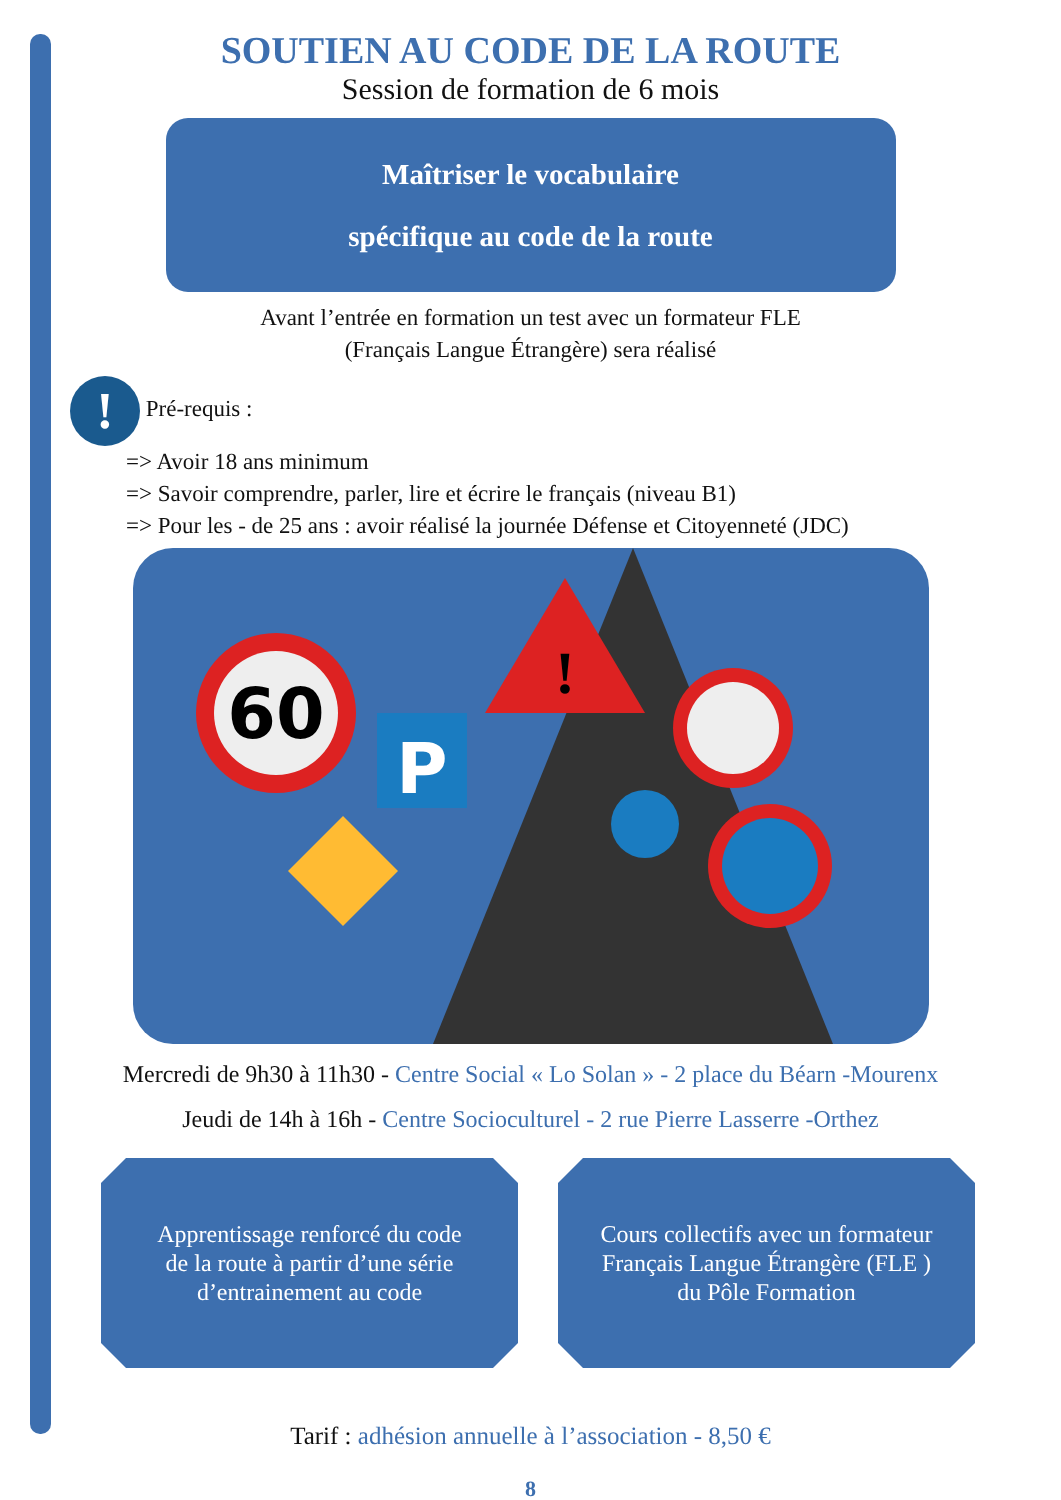SOUTIEN AU CODE DE LA ROUTE
Session de formation de 6 mois
Maîtriser le vocabulaire
spécifique au code de la route
Avant l’entrée en formation un test avec un formateur FLE
(Français Langue Étrangère) sera réalisé
! Pré-requis :
=> Avoir 18 ans minimum
=> Savoir comprendre, parler, lire et écrire le français (niveau B1)
=> Pour les - de 25 ans : avoir réalisé la journée Défense et Citoyenneté (JDC)
60
P
!
Mercredi de 9h30 à 11h30 - Centre Social « Lo Solan » - 2 place du Béarn -Mourenx
Jeudi de 14h à 16h - Centre Socioculturel - 2 rue Pierre Lasserre -Orthez
Apprentissage renforcé du code
de la route à partir d’une série
d’entrainement au code
Cours collectifs avec un formateur
Français Langue Étrangère (FLE )
du Pôle Formation
Tarif : adhésion annuelle à l’association - 8,50 €
8